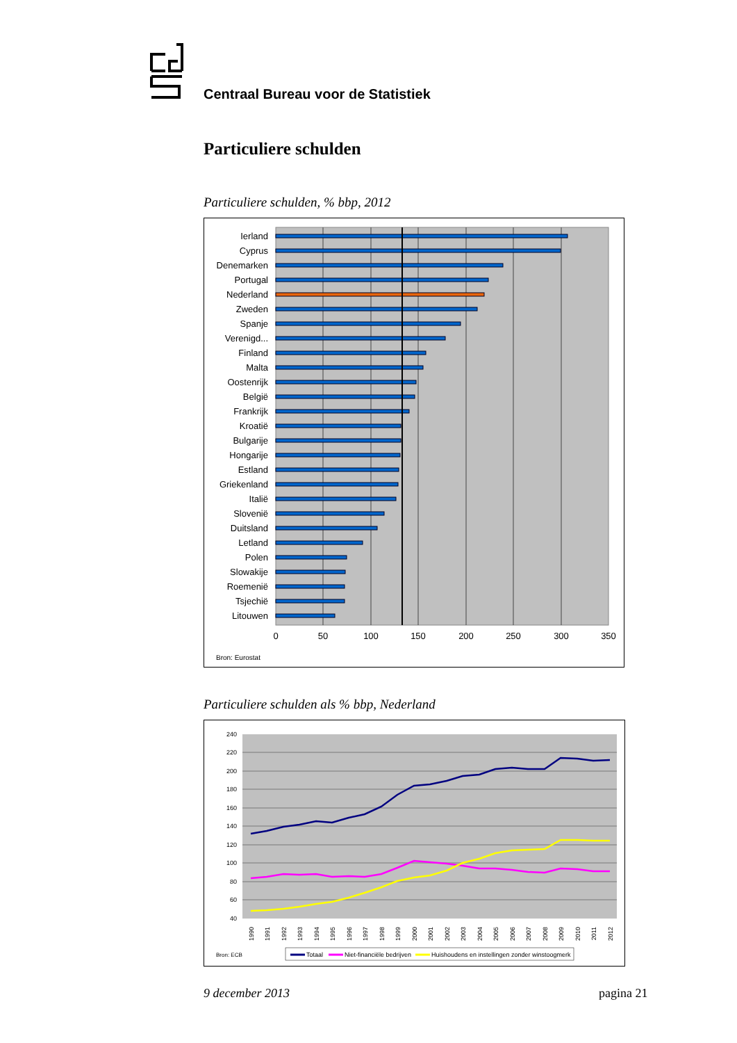Centraal Bureau voor de Statistiek
Particuliere schulden
Particuliere schulden, % bbp, 2012
Ierland
Cyprus
Denemarken
Portugal
Nederland
Zweden
Spanje
Verenigd...
Finland
Malta
Oostenrijk
België
Frankrijk
Kroatië
Bulgarije
Hongarije
Estland
Griekenland
Italië
Slovenië
Duitsland
Letland
Polen
Slowakije
Roemenië
Tsjechië
Litouwen
0
50
100
150
200
250
300
350
Bron: Eurostat
Particuliere schulden als % bbp, Nederland
240
220
200
180
160
140
120
100
80
60
40
1990
1991
1992
1993
1994
1995
1996
1997
1998
1999
2000
2001
2002
2003
2004
2005
2006
2007
2008
2009
2010
2011
2012
Bron: ECB
Totaal
Niet-financiële bedrijven
Huishoudens en instellingen zonder winstoogmerk
9 december 2013 pagina 21